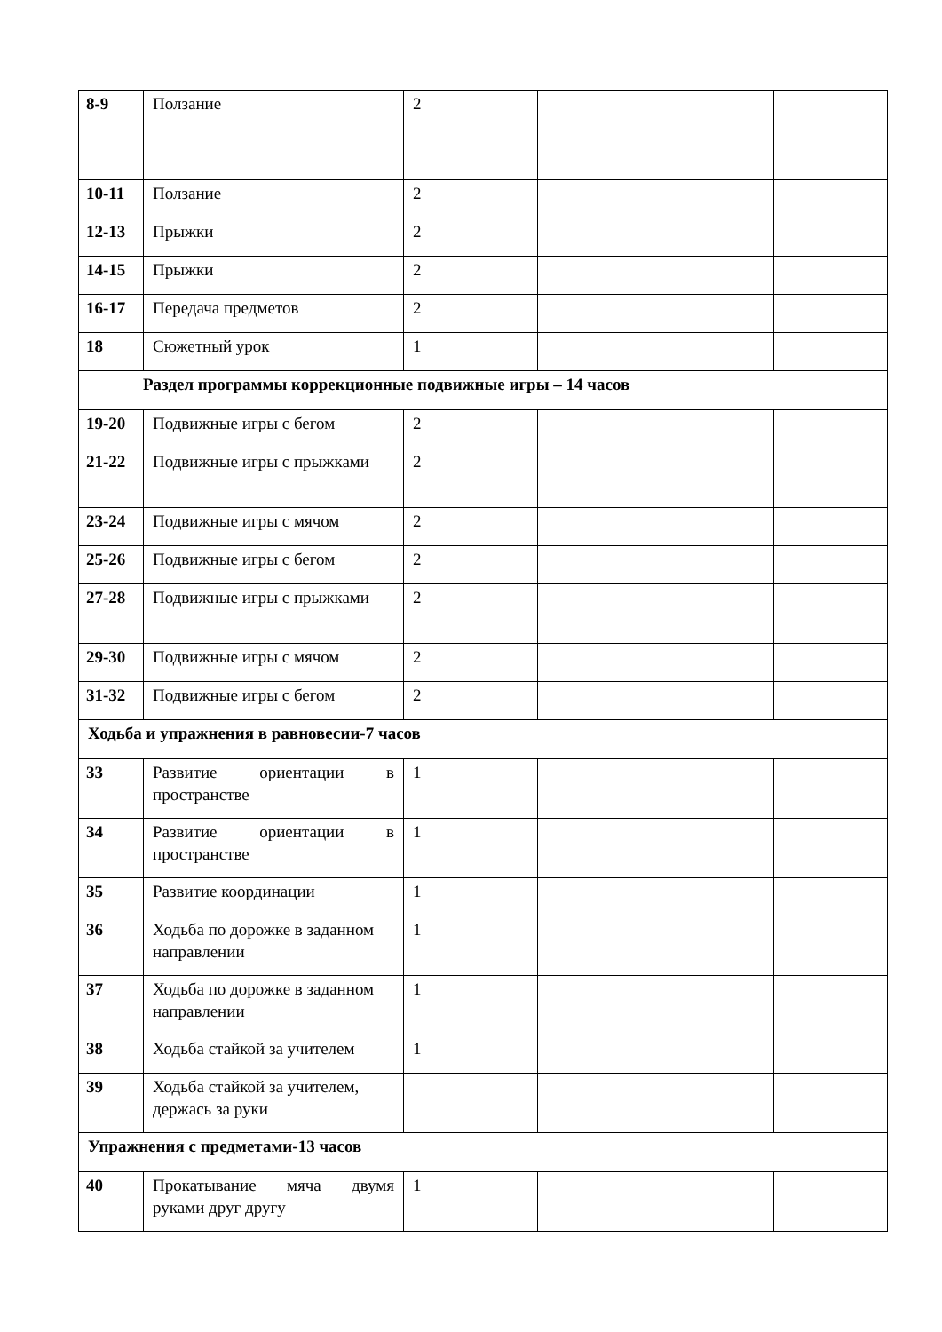| 8-9 | Ползание | 2 | | | |
| 10-11 | Ползание | 2 | | | |
| 12-13 | Прыжки | 2 | | | |
| 14-15 | Прыжки | 2 | | | |
| 16-17 | Передача предметов | 2 | | | |
| 18 | Сюжетный урок | 1 | | | |
| Раздел программы коррекционные подвижные игры – 14 часов | | | | | |
| 19-20 | Подвижные игры с бегом | 2 | | | |
| 21-22 | Подвижные игры с прыжками | 2 | | | |
| 23-24 | Подвижные игры с мячом | 2 | | | |
| 25-26 | Подвижные игры с бегом | 2 | | | |
| 27-28 | Подвижные игры с прыжками | 2 | | | |
| 29-30 | Подвижные игры с мячом | 2 | | | |
| 31-32 | Подвижные игры с бегом | 2 | | | |
| Ходьба и упражнения в равновесии-7 часов | | | | | |
| 33 | Развитие ориентации в пространстве | 1 | | | |
| 34 | Развитие ориентации в пространстве | 1 | | | |
| 35 | Развитие координации | 1 | | | |
| 36 | Ходьба по дорожке в заданном направлении | 1 | | | |
| 37 | Ходьба по дорожке в заданном направлении | 1 | | | |
| 38 | Ходьба стайкой за учителем | 1 | | | |
| 39 | Ходьба стайкой за учителем, держась за руки | | | | |
| Упражнения с предметами-13 часов | | | | | |
| 40 | Прокатывание мяча двумя руками друг другу | 1 | | | |